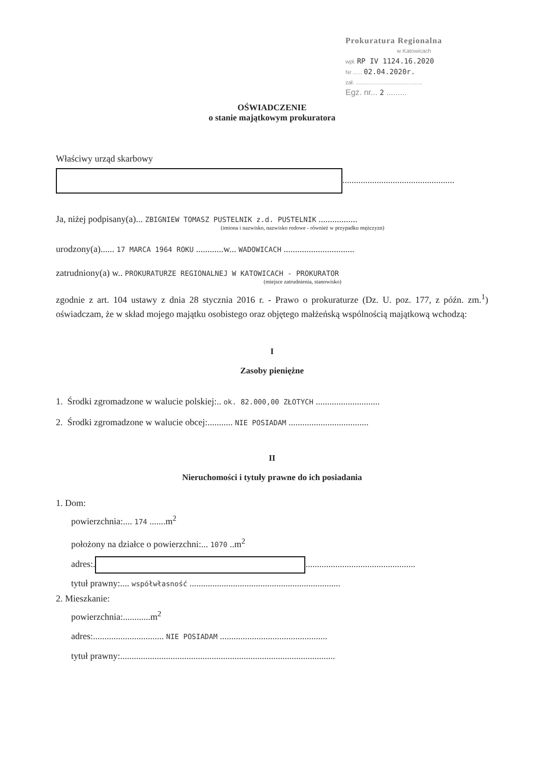Prokuratura Regionalna
w Katowicach
wpł. RP IV 1124.16.2020
Nr ...... 02.04.2020r.
zał. ...........................................
Egz. nr... 2 .........
OŚWIADCZENIE
o stanie majątkowym prokuratora
Właściwy urząd skarbowy
.................................................
Ja, niżej podpisany(a)... ZBIGNIEW TOMASZ PUSTELNIK z.d. PUSTELNIK .................
(imiona i nazwisko, nazwisko rodowe - również w przypadku mężczyzn)
urodzony(a)...... 17 MARCA 1964 ROKU ............w... WADOWICACH ...............................
zatrudniony(a) w.. PROKURATURZE REGIONALNEJ W KATOWICACH - PROKURATOR
(miejsce zatrudnienia, stanowisko)
zgodnie z art. 104 ustawy z dnia 28 stycznia 2016 r. - Prawo o prokuraturze (Dz. U. poz. 177, z późn. zm.<sup>1</sup>) oświadczam, że w skład mojego majątku osobistego oraz objętego małżeńską wspólnością majątkową wchodzą:
I
Zasoby pieniężne
1. Środki zgromadzone w walucie polskiej:.. ok. 82.000,00 ZŁOTYCH ............................
2. Środki zgromadzone w walucie obcej:........... NIE POSIADAM ...................................
II
Nieruchomości i tytuły prawne do ich posiadania
1. Dom:
powierzchnia:.... 174 .......m<sup>2</sup>
położony na działce o powierzchni:... 1070 ..m<sup>2</sup>
adres:. ................................................
tytuł prawny:.... współwłasność ..................................................................
2. Mieszkanie:
powierzchnia:............m<sup>2</sup>
adres:............................... NIE POSIADAM ...............................................
tytuł prawny:..............................................................................................